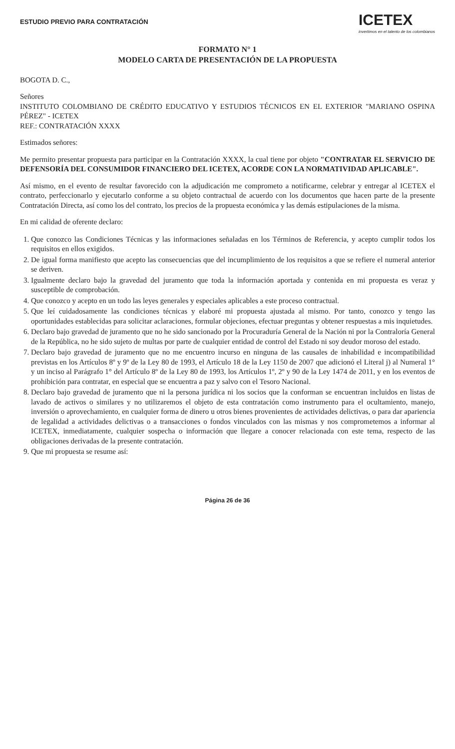ESTUDIO PREVIO PARA CONTRATACIÓN
ICETEX
invertimos en el talento de los colombianos
FORMATO N° 1
MODELO CARTA DE PRESENTACIÓN DE LA PROPUESTA
BOGOTA D. C.,
Señores
INSTITUTO COLOMBIANO DE CRÉDITO EDUCATIVO Y ESTUDIOS TÉCNICOS EN EL EXTERIOR "MARIANO OSPINA PÉREZ" - ICETEX
REF.: CONTRATACIÓN XXXX
Estimados señores:
Me permito presentar propuesta para participar en la Contratación XXXX, la cual tiene por objeto "CONTRATAR EL SERVICIO DE DEFENSORÍA DEL CONSUMIDOR FINANCIERO DEL ICETEX, ACORDE CON LA NORMATIVIDAD APLICABLE".
Así mismo, en el evento de resultar favorecido con la adjudicación me comprometo a notificarme, celebrar y entregar al ICETEX el contrato, perfeccionarlo y ejecutarlo conforme a su objeto contractual de acuerdo con los documentos que hacen parte de la presente Contratación Directa, así como los del contrato, los precios de la propuesta económica y las demás estipulaciones de la misma.
En mi calidad de oferente declaro:
1. Que conozco las Condiciones Técnicas y las informaciones señaladas en los Términos de Referencia, y acepto cumplir todos los requisitos en ellos exigidos.
2. De igual forma manifiesto que acepto las consecuencias que del incumplimiento de los requisitos a que se refiere el numeral anterior se deriven.
3. Igualmente declaro bajo la gravedad del juramento que toda la información aportada y contenida en mi propuesta es veraz y susceptible de comprobación.
4. Que conozco y acepto en un todo las leyes generales y especiales aplicables a este proceso contractual.
5. Que leí cuidadosamente las condiciones técnicas y elaboré mi propuesta ajustada al mismo. Por tanto, conozco y tengo las oportunidades establecidas para solicitar aclaraciones, formular objeciones, efectuar preguntas y obtener respuestas a mis inquietudes.
6. Declaro bajo gravedad de juramento que no he sido sancionado por la Procuraduría General de la Nación ni por la Contraloría General de la República, no he sido sujeto de multas por parte de cualquier entidad de control del Estado ni soy deudor moroso del estado.
7. Declaro bajo gravedad de juramento que no me encuentro incurso en ninguna de las causales de inhabilidad e incompatibilidad previstas en los Artículos 8º y 9º de la Ley 80 de 1993, el Artículo 18 de la Ley 1150 de 2007 que adicionó el Literal j) al Numeral 1° y un inciso al Parágrafo 1° del Artículo 8º de la Ley 80 de 1993, los Artículos 1º, 2º y 90 de la Ley 1474 de 2011, y en los eventos de prohibición para contratar, en especial que se encuentra a paz y salvo con el Tesoro Nacional.
8. Declaro bajo gravedad de juramento que ni la persona jurídica ni los socios que la conforman se encuentran incluidos en listas de lavado de activos o similares y no utilizaremos el objeto de esta contratación como instrumento para el ocultamiento, manejo, inversión o aprovechamiento, en cualquier forma de dinero u otros bienes provenientes de actividades delictivas, o para dar apariencia de legalidad a actividades delictivas o a transacciones o fondos vinculados con las mismas y nos comprometemos a informar al ICETEX, inmediatamente, cualquier sospecha o información que llegare a conocer relacionada con este tema, respecto de las obligaciones derivadas de la presente contratación.
9. Que mi propuesta se resume así:
Página 26 de 36